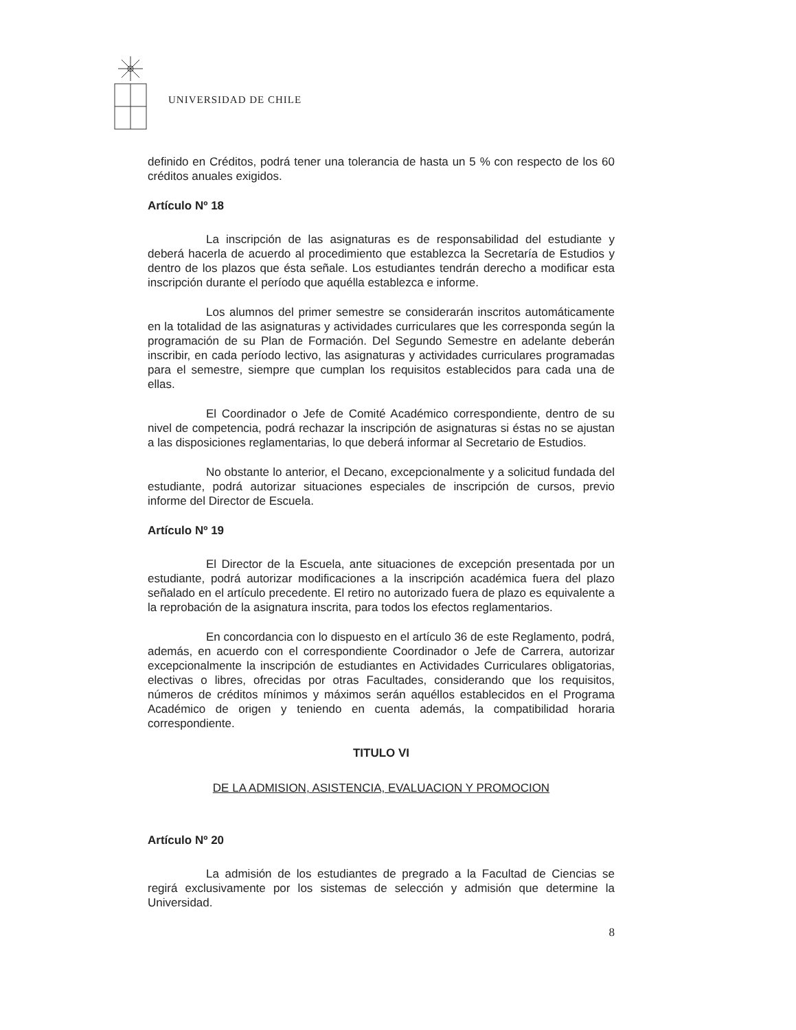UNIVERSIDAD DE CHILE
definido en Créditos, podrá tener una tolerancia de hasta un 5 % con respecto de los 60 créditos anuales exigidos.
Artículo Nº 18
La inscripción de las asignaturas es de responsabilidad del estudiante y deberá hacerla de acuerdo al procedimiento que establezca la Secretaría de Estudios y dentro de los plazos que ésta señale. Los estudiantes tendrán derecho a modificar esta inscripción durante el período que aquélla establezca e informe.
Los alumnos del primer semestre se considerarán inscritos automáticamente en la totalidad de las asignaturas y actividades curriculares que les corresponda según la programación de su Plan de Formación. Del Segundo Semestre en adelante deberán inscribir, en cada período lectivo, las asignaturas y actividades curriculares programadas para el semestre, siempre que cumplan los requisitos establecidos para cada una de ellas.
El Coordinador o Jefe de Comité Académico correspondiente, dentro de su nivel de competencia, podrá rechazar la inscripción de asignaturas si éstas no se ajustan a las disposiciones reglamentarias, lo que deberá informar al Secretario de Estudios.
No obstante lo anterior, el Decano, excepcionalmente y a solicitud fundada del estudiante, podrá autorizar situaciones especiales de inscripción de cursos, previo informe del Director de Escuela.
Artículo Nº 19
El Director de la Escuela, ante situaciones de excepción presentada por un estudiante, podrá autorizar modificaciones a la inscripción académica fuera del plazo señalado en el artículo precedente. El retiro no autorizado fuera de plazo es equivalente a la reprobación de la asignatura inscrita, para todos los efectos reglamentarios.
En concordancia con lo dispuesto en el artículo 36 de este Reglamento, podrá, además, en acuerdo con el correspondiente Coordinador o Jefe de Carrera, autorizar excepcionalmente la inscripción de estudiantes en Actividades Curriculares obligatorias, electivas o libres, ofrecidas por otras Facultades, considerando que los requisitos, números de créditos mínimos y máximos serán aquéllos establecidos en el Programa Académico de origen y teniendo en cuenta además, la compatibilidad horaria correspondiente.
TITULO VI
DE LA ADMISION, ASISTENCIA, EVALUACION Y PROMOCION
Artículo Nº 20
La admisión de los estudiantes de pregrado a la Facultad de Ciencias se regirá exclusivamente por los sistemas de selección y admisión que determine la Universidad.
8